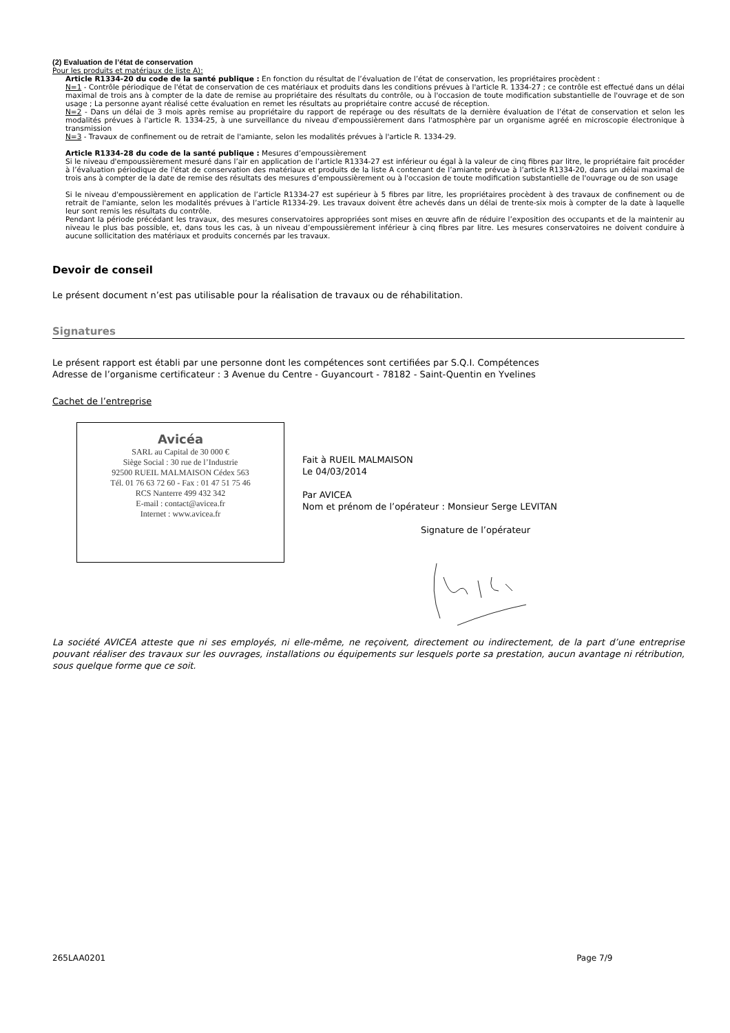(2) Evaluation de l’état de conservation
Pour les produits et matériaux de liste A):
Article R1334-20 du code de la santé publique : En fonction du résultat de l’évaluation de l’état de conservation, les propriétaires procèdent :
N=1 - Contrôle périodique de l'état de conservation de ces matériaux et produits dans les conditions prévues à l'article R. 1334-27 ; ce contrôle est effectué dans un délai maximal de trois ans à compter de la date de remise au propriétaire des résultats du contrôle, ou à l'occasion de toute modification substantielle de l'ouvrage et de son usage ; La personne ayant réalisé cette évaluation en remet les résultats au propriétaire contre accusé de réception.
N=2 - Dans un délai de 3 mois après remise au propriétaire du rapport de repérage ou des résultats de la dernière évaluation de l’état de conservation et selon les modalités prévues à l'article R. 1334-25, à une surveillance du niveau d'empoussièrement dans l'atmosphère par un organisme agréé en microscopie électronique à transmission
N=3 - Travaux de confinement ou de retrait de l'amiante, selon les modalités prévues à l'article R. 1334-29.
Article R1334-28 du code de la santé publique : Mesures d’empoussièrement
Si le niveau d'empoussièrement mesuré dans l’air en application de l’article R1334-27 est inférieur ou égal à la valeur de cinq fibres par litre, le propriétaire fait procéder à l’évaluation périodique de l'état de conservation des matériaux et produits de la liste A contenant de l’amiante prévue à l’article R1334-20, dans un délai maximal de trois ans à compter de la date de remise des résultats des mesures d’empoussièrement ou à l'occasion de toute modification substantielle de l'ouvrage ou de son usage
Si le niveau d'empoussièrement en application de l’article R1334-27 est supérieur à 5 fibres par litre, les propriétaires procèdent à des travaux de confinement ou de retrait de l'amiante, selon les modalités prévues à l’article R1334-29. Les travaux doivent être achevés dans un délai de trente-six mois à compter de la date à laquelle leur sont remis les résultats du contrôle.
Pendant la période précédant les travaux, des mesures conservatoires appropriées sont mises en œuvre afin de réduire l’exposition des occupants et de la maintenir au niveau le plus bas possible, et, dans tous les cas, à un niveau d’empoussièrement inférieur à cinq fibres par litre. Les mesures conservatoires ne doivent conduire à aucune sollicitation des matériaux et produits concernés par les travaux.
Devoir de conseil
Le présent document n’est pas utilisable pour la réalisation de travaux ou de réhabilitation.
Signatures
Le présent rapport est établi par une personne dont les compétences sont certifiées par S.Q.I. Compétences
Adresse de l’organisme certificateur : 3 Avenue du Centre - Guyancourt - 78182 - Saint-Quentin en Yvelines
Cachet de l’entreprise
Avicéa
SARL au Capital de 30 000 €
Siège Social : 30 rue de l’Industrie
92500 RUEIL MALMAISON Cédex 563
Tél. 01 76 63 72 60 - Fax : 01 47 51 75 46
RCS Nanterre 499 432 342
E-mail : contact@avicea.fr
Internet : www.avicea.fr
Fait à RUEIL MALMAISON
Le 04/03/2014
Par AVICEA
Nom et prénom de l’opérateur : Monsieur Serge LEVITAN
Signature de l’opérateur
La société AVICEA atteste que ni ses employés, ni elle-même, ne reçoivent, directement ou indirectement, de la part d’une entreprise pouvant réaliser des travaux sur les ouvrages, installations ou équipements sur lesquels porte sa prestation, aucun avantage ni rétribution, sous quelque forme que ce soit.
265LAA0201 Page 7/9